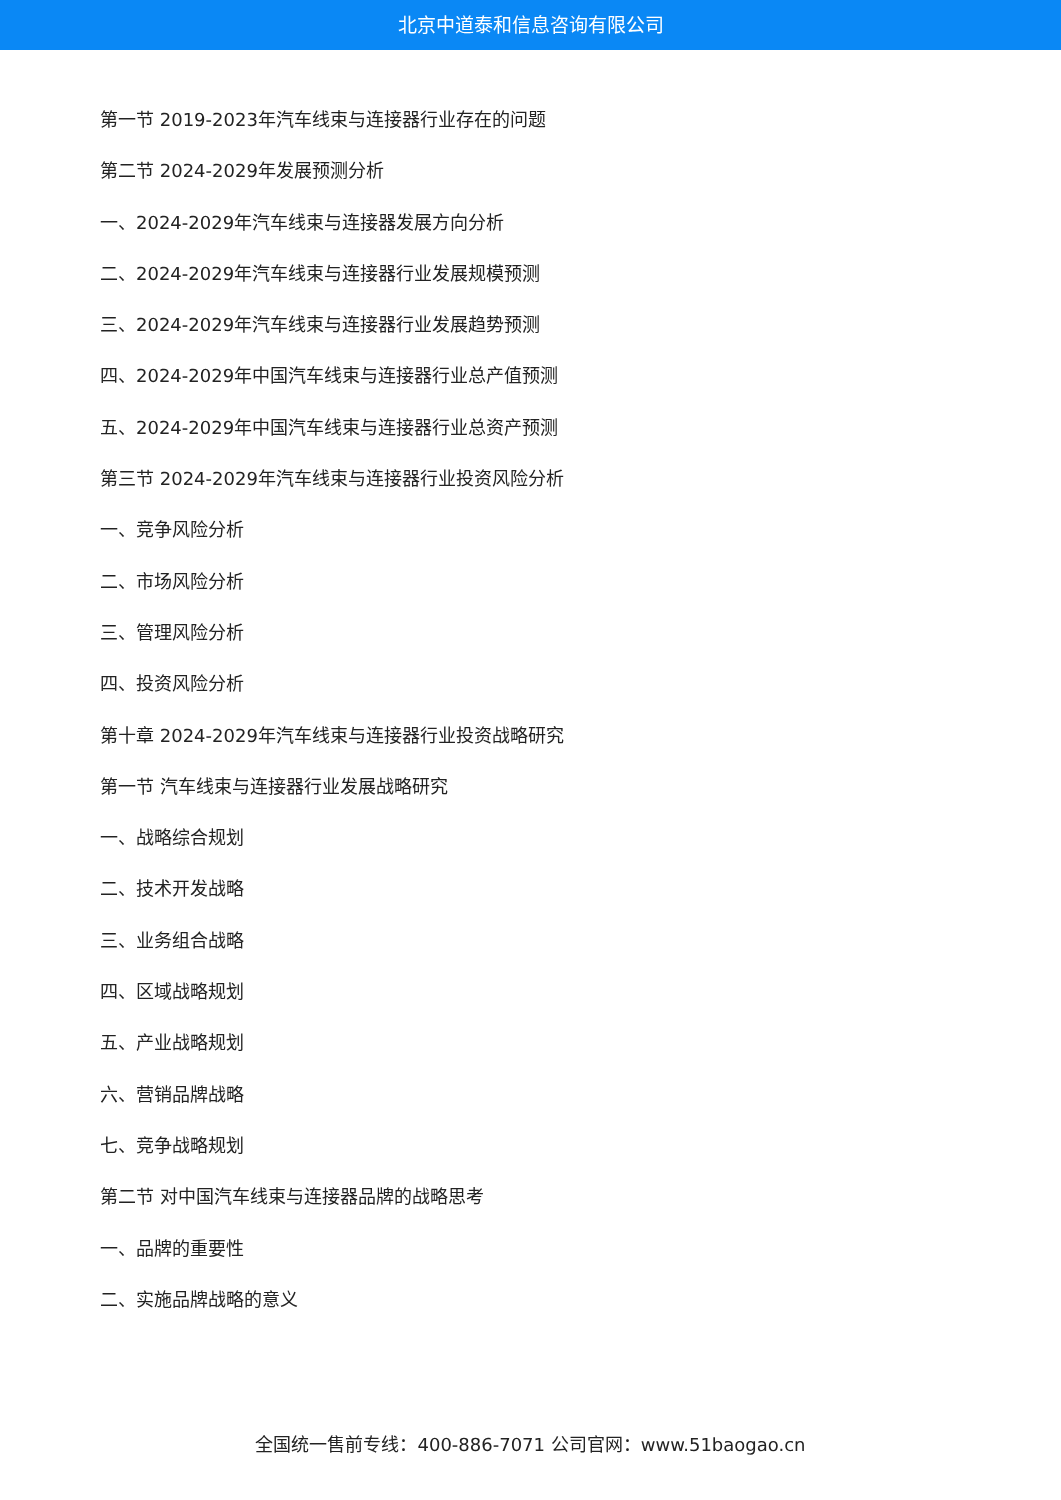北京中道泰和信息咨询有限公司
第一节 2019-2023年汽车线束与连接器行业存在的问题
第二节 2024-2029年发展预测分析
一、2024-2029年汽车线束与连接器发展方向分析
二、2024-2029年汽车线束与连接器行业发展规模预测
三、2024-2029年汽车线束与连接器行业发展趋势预测
四、2024-2029年中国汽车线束与连接器行业总产值预测
五、2024-2029年中国汽车线束与连接器行业总资产预测
第三节 2024-2029年汽车线束与连接器行业投资风险分析
一、竞争风险分析
二、市场风险分析
三、管理风险分析
四、投资风险分析
第十章 2024-2029年汽车线束与连接器行业投资战略研究
第一节 汽车线束与连接器行业发展战略研究
一、战略综合规划
二、技术开发战略
三、业务组合战略
四、区域战略规划
五、产业战略规划
六、营销品牌战略
七、竞争战略规划
第二节 对中国汽车线束与连接器品牌的战略思考
一、品牌的重要性
二、实施品牌战略的意义
全国统一售前专线：400-886-7071 公司官网：www.51baogao.cn